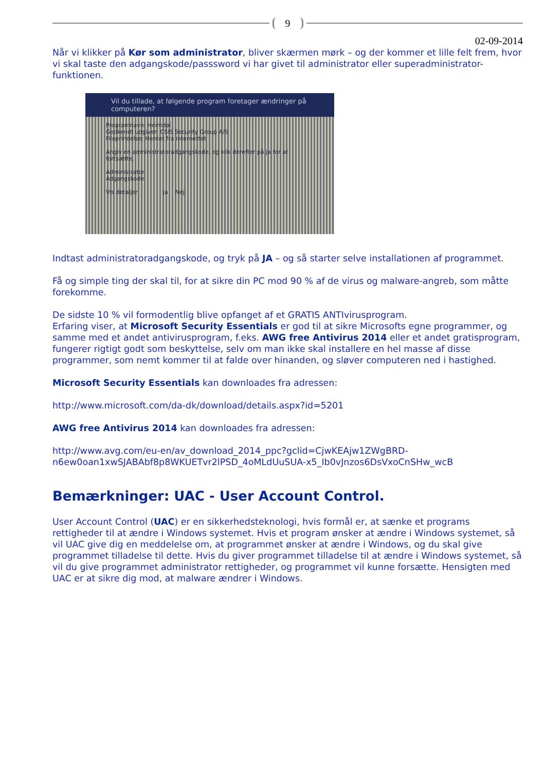9
02-09-2014
Når vi klikker på Kør som administrator, bliver skærmen mørk – og der kommer et lille felt frem, hvor vi skal taste den adgangskode/passsword vi har givet til administrator eller superadministrator-funktionen.
Vil du tillade, at følgende program foretager ændringer på computeren?
Programnavn: Heimdal
Godkendt udgiver: CSIS Security Group A/S
Filoprindelse: Hentet fra internettet
Angiv en administratoradgangskode, og klik derefter på Ja for at fortsætte.
Administrator
Adgangskode
Vis detaljer Ja Nej
Indtast administratoradgangskode, og tryk på JA – og så starter selve installationen af programmet.
Få og simple ting der skal til, for at sikre din PC mod 90 % af de virus og malware-angreb, som måtte forekomme.
De sidste 10 % vil formodentlig blive opfanget af et GRATIS ANTIvirusprogram.
Erfaring viser, at Microsoft Security Essentials er god til at sikre Microsofts egne programmer, og samme med et andet antivirusprogram, f.eks. AWG free Antivirus 2014 eller et andet gratisprogram, fungerer rigtigt godt som beskyttelse, selv om man ikke skal installere en hel masse af disse programmer, som nemt kommer til at falde over hinanden, og sløver computeren ned i hastighed.
Microsoft Security Essentials kan downloades fra adressen:
http://www.microsoft.com/da-dk/download/details.aspx?id=5201
AWG free Antivirus 2014 kan downloades fra adressen:
http://www.avg.com/eu-en/av_download_2014_ppc?gclid=CjwKEAjw1ZWgBRD-n6ew0oan1xwSJABAbf8p8WKUETvr2lPSD_4oMLdUuSUA-x5_Ib0vJnzos6DsVxoCnSHw_wcB
Bemærkninger: UAC - User Account Control.
User Account Control (UAC) er en sikkerhedsteknologi, hvis formål er, at sænke et programs rettigheder til at ændre i Windows systemet. Hvis et program ønsker at ændre i Windows systemet, så vil UAC give dig en meddelelse om, at programmet ønsker at ændre i Windows, og du skal give programmet tilladelse til dette. Hvis du giver programmet tilladelse til at ændre i Windows systemet, så vil du give programmet administrator rettigheder, og programmet vil kunne forsætte. Hensigten med UAC er at sikre dig mod, at malware ændrer i Windows.